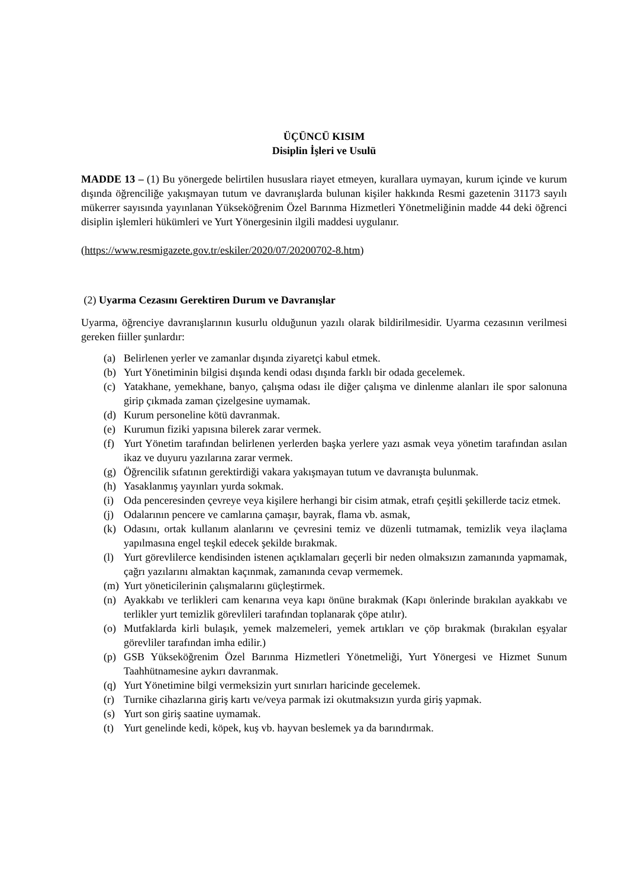ÜÇÜNCÜ KISIM
Disiplin İşleri ve Usulü
MADDE 13 – (1) Bu yönergede belirtilen hususlara riayet etmeyen, kurallara uymayan, kurum içinde ve kurum dışında öğrenciliğe yakışmayan tutum ve davranışlarda bulunan kişiler hakkında Resmi gazetenin 31173 sayılı mükerrer sayısında yayınlanan Yükseköğrenim Özel Barınma Hizmetleri Yönetmeliğinin madde 44 deki öğrenci disiplin işlemleri hükümleri ve Yurt Yönergesinin ilgili maddesi uygulanır.
(https://www.resmigazete.gov.tr/eskiler/2020/07/20200702-8.htm)
(2) Uyarma Cezasını Gerektiren Durum ve Davranışlar
Uyarma, öğrenciye davranışlarının kusurlu olduğunun yazılı olarak bildirilmesidir. Uyarma cezasının verilmesi gereken fiiller şunlardır:
(a) Belirlenen yerler ve zamanlar dışında ziyaretçi kabul etmek.
(b) Yurt Yönetiminin bilgisi dışında kendi odası dışında farklı bir odada gecelemek.
(c) Yatakhane, yemekhane, banyo, çalışma odası ile diğer çalışma ve dinlenme alanları ile spor salonuna girip çıkmada zaman çizelgesine uymamak.
(d) Kurum personeline kötü davranmak.
(e) Kurumun fiziki yapısına bilerek zarar vermek.
(f) Yurt Yönetim tarafından belirlenen yerlerden başka yerlere yazı asmak veya yönetim tarafından asılan ikaz ve duyuru yazılarına zarar vermek.
(g) Öğrencilik sıfatının gerektirdiği vakara yakışmayan tutum ve davranışta bulunmak.
(h) Yasaklanmış yayınları yurda sokmak.
(i) Oda penceresinden çevreye veya kişilere herhangi bir cisim atmak, etrafı çeşitli şekillerde taciz etmek.
(j) Odalarının pencere ve camlarına çamaşır, bayrak, flama vb. asmak,
(k) Odasını, ortak kullanım alanlarını ve çevresini temiz ve düzenli tutmamak, temizlik veya ilaçlama yapılmasına engel teşkil edecek şekilde bırakmak.
(l) Yurt görevlilerce kendisinden istenen açıklamaları geçerli bir neden olmaksızın zamanında yapmamak, çağrı yazılarını almaktan kaçınmak, zamanında cevap vermemek.
(m) Yurt yöneticilerinin çalışmalarını güçleştirmek.
(n) Ayakkabı ve terlikleri cam kenarına veya kapı önüne bırakmak (Kapı önlerinde bırakılan ayakkabı ve terlikler yurt temizlik görevlileri tarafından toplanarak çöpe atılır).
(o) Mutfaklarda kirli bulaşık, yemek malzemeleri, yemek artıkları ve çöp bırakmak (bırakılan eşyalar görevliler tarafından imha edilir.)
(p) GSB Yükseköğrenim Özel Barınma Hizmetleri Yönetmeliği, Yurt Yönergesi ve Hizmet Sunum Taahhütnamesine aykırı davranmak.
(q) Yurt Yönetimine bilgi vermeksizin yurt sınırları haricinde gecelemek.
(r) Turnike cihazlarına giriş kartı ve/veya parmak izi okutmaksızın yurda giriş yapmak.
(s) Yurt son giriş saatine uymamak.
(t) Yurt genelinde kedi, köpek, kuş vb. hayvan beslemek ya da barındırmak.